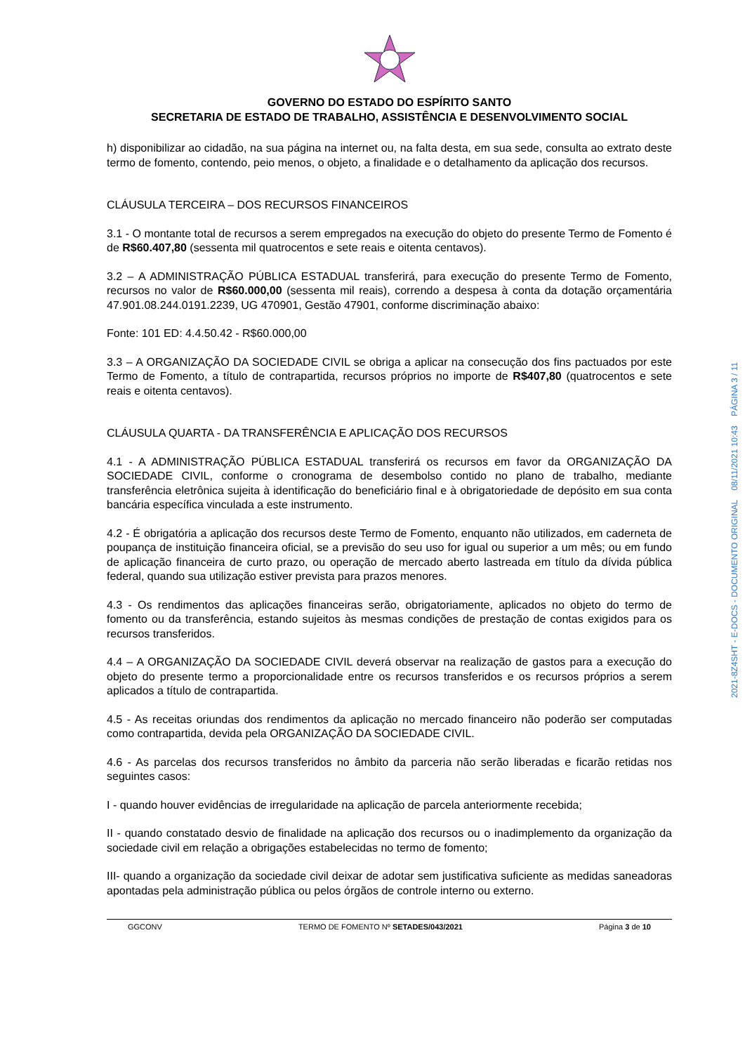GOVERNO DO ESTADO DO ESPÍRITO SANTO
SECRETARIA DE ESTADO DE TRABALHO, ASSISTÊNCIA E DESENVOLVIMENTO SOCIAL
h) disponibilizar ao cidadão, na sua página na internet ou, na falta desta, em sua sede, consulta ao extrato deste termo de fomento, contendo, peio menos, o objeto, a finalidade e o detalhamento da aplicação dos recursos.
CLÁUSULA TERCEIRA – DOS RECURSOS FINANCEIROS
3.1 - O montante total de recursos a serem empregados na execução do objeto do presente Termo de Fomento é de R$60.407,80 (sessenta mil quatrocentos e sete reais e oitenta centavos).
3.2 – A ADMINISTRAÇÃO PÚBLICA ESTADUAL transferirá, para execução do presente Termo de Fomento, recursos no valor de R$60.000,00 (sessenta mil reais), correndo a despesa à conta da dotação orçamentária 47.901.08.244.0191.2239, UG 470901, Gestão 47901, conforme discriminação abaixo:
Fonte: 101 ED: 4.4.50.42 - R$60.000,00
3.3 – A ORGANIZAÇÃO DA SOCIEDADE CIVIL se obriga a aplicar na consecução dos fins pactuados por este Termo de Fomento, a título de contrapartida, recursos próprios no importe de R$407,80 (quatrocentos e sete reais e oitenta centavos).
CLÁUSULA QUARTA - DA TRANSFERÊNCIA E APLICAÇÃO DOS RECURSOS
4.1 - A ADMINISTRAÇÃO PÚBLICA ESTADUAL transferirá os recursos em favor da ORGANIZAÇÃO DA SOCIEDADE CIVIL, conforme o cronograma de desembolso contido no plano de trabalho, mediante transferência eletrônica sujeita à identificação do beneficiário final e à obrigatoriedade de depósito em sua conta bancária específica vinculada a este instrumento.
4.2 - É obrigatória a aplicação dos recursos deste Termo de Fomento, enquanto não utilizados, em caderneta de poupança de instituição financeira oficial, se a previsão do seu uso for igual ou superior a um mês; ou em fundo de aplicação financeira de curto prazo, ou operação de mercado aberto lastreada em título da dívida pública federal, quando sua utilização estiver prevista para prazos menores.
4.3 - Os rendimentos das aplicações financeiras serão, obrigatoriamente, aplicados no objeto do termo de fomento ou da transferência, estando sujeitos às mesmas condições de prestação de contas exigidos para os recursos transferidos.
4.4 – A ORGANIZAÇÃO DA SOCIEDADE CIVIL deverá observar na realização de gastos para a execução do objeto do presente termo a proporcionalidade entre os recursos transferidos e os recursos próprios a serem aplicados a título de contrapartida.
4.5 - As receitas oriundas dos rendimentos da aplicação no mercado financeiro não poderão ser computadas como contrapartida, devida pela ORGANIZAÇÃO DA SOCIEDADE CIVIL.
4.6 - As parcelas dos recursos transferidos no âmbito da parceria não serão liberadas e ficarão retidas nos seguintes casos:
I - quando houver evidências de irregularidade na aplicação de parcela anteriormente recebida;
II - quando constatado desvio de finalidade na aplicação dos recursos ou o inadimplemento da organização da sociedade civil em relação a obrigações estabelecidas no termo de fomento;
III- quando a organização da sociedade civil deixar de adotar sem justificativa suficiente as medidas saneadoras apontadas pela administração pública ou pelos órgãos de controle interno ou externo.
GGCONV TERMO DE FOMENTO Nº SETADES/043/2021 Página 3 de 10
2021-8Z4SHT - E-DOCS - DOCUMENTO ORIGINAL 08/11/2021 10:43 PÁGINA 3 / 11